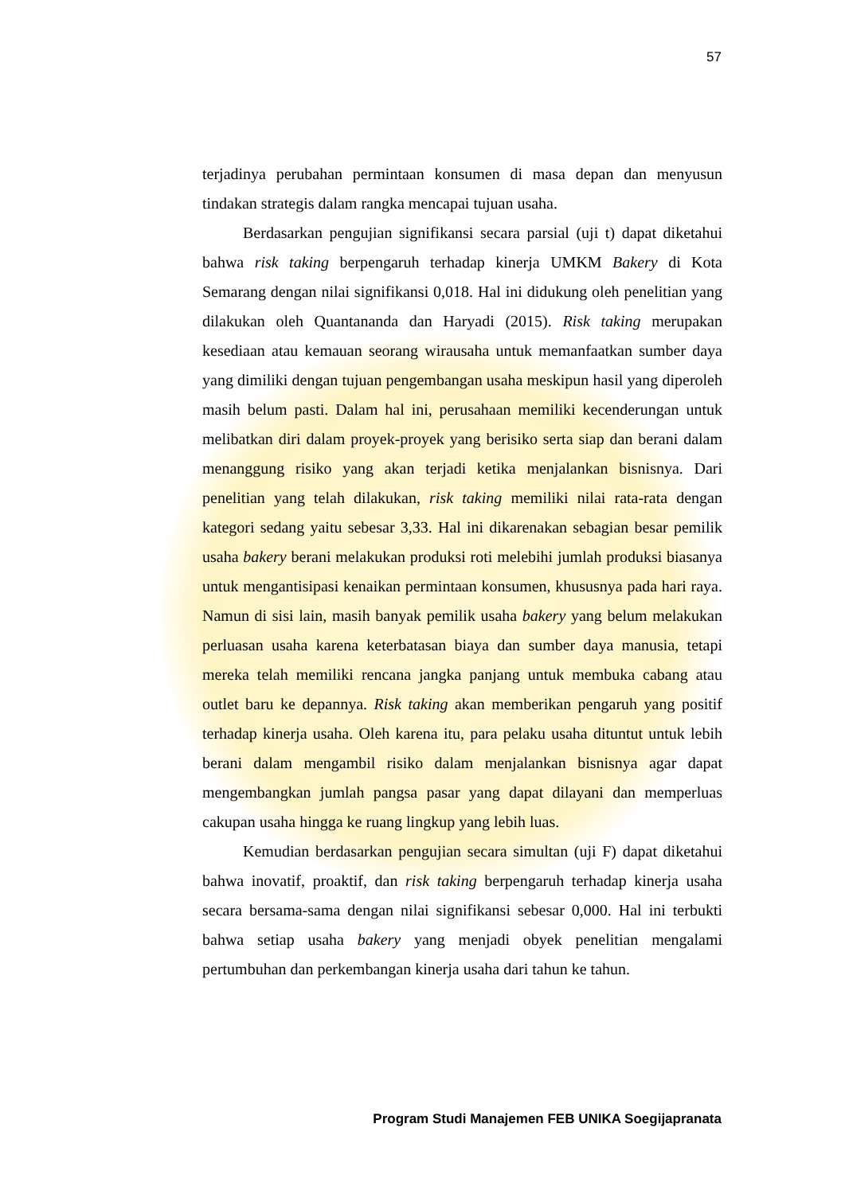57
terjadinya perubahan permintaan konsumen di masa depan dan menyusun tindakan strategis dalam rangka mencapai tujuan usaha.
Berdasarkan pengujian signifikansi secara parsial (uji t) dapat diketahui bahwa risk taking berpengaruh terhadap kinerja UMKM Bakery di Kota Semarang dengan nilai signifikansi 0,018. Hal ini didukung oleh penelitian yang dilakukan oleh Quantananda dan Haryadi (2015). Risk taking merupakan kesediaan atau kemauan seorang wirausaha untuk memanfaatkan sumber daya yang dimiliki dengan tujuan pengembangan usaha meskipun hasil yang diperoleh masih belum pasti. Dalam hal ini, perusahaan memiliki kecenderungan untuk melibatkan diri dalam proyek-proyek yang berisiko serta siap dan berani dalam menanggung risiko yang akan terjadi ketika menjalankan bisnisnya. Dari penelitian yang telah dilakukan, risk taking memiliki nilai rata-rata dengan kategori sedang yaitu sebesar 3,33. Hal ini dikarenakan sebagian besar pemilik usaha bakery berani melakukan produksi roti melebihi jumlah produksi biasanya untuk mengantisipasi kenaikan permintaan konsumen, khususnya pada hari raya. Namun di sisi lain, masih banyak pemilik usaha bakery yang belum melakukan perluasan usaha karena keterbatasan biaya dan sumber daya manusia, tetapi mereka telah memiliki rencana jangka panjang untuk membuka cabang atau outlet baru ke depannya. Risk taking akan memberikan pengaruh yang positif terhadap kinerja usaha. Oleh karena itu, para pelaku usaha dituntut untuk lebih berani dalam mengambil risiko dalam menjalankan bisnisnya agar dapat mengembangkan jumlah pangsa pasar yang dapat dilayani dan memperluas cakupan usaha hingga ke ruang lingkup yang lebih luas.
Kemudian berdasarkan pengujian secara simultan (uji F) dapat diketahui bahwa inovatif, proaktif, dan risk taking berpengaruh terhadap kinerja usaha secara bersama-sama dengan nilai signifikansi sebesar 0,000. Hal ini terbukti bahwa setiap usaha bakery yang menjadi obyek penelitian mengalami pertumbuhan dan perkembangan kinerja usaha dari tahun ke tahun.
Program Studi Manajemen FEB UNIKA Soegijapranata